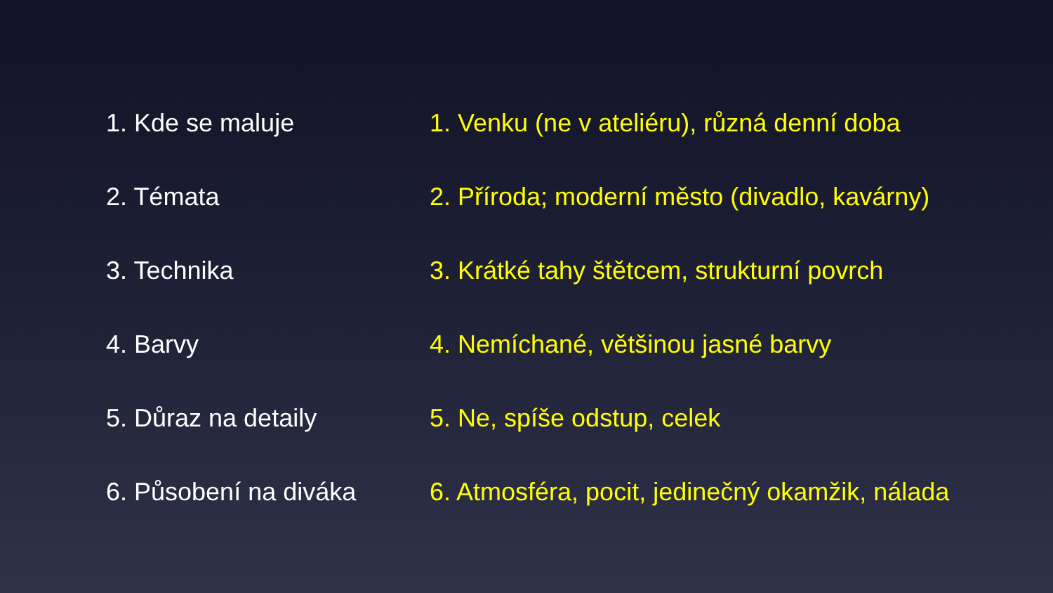1. Kde se maluje
2. Témata
3. Technika
4. Barvy
5. Důraz na detaily
6. Působení na diváka
1. Venku (ne v ateliéru), různá denní doba
2. Příroda; moderní město (divadlo, kavárny)
3. Krátké tahy štětcem, strukturní povrch
4. Nemíchané, většinou jasné barvy
5. Ne, spíše odstup, celek
6. Atmosféra, pocit, jedinečný okamžik, nálada